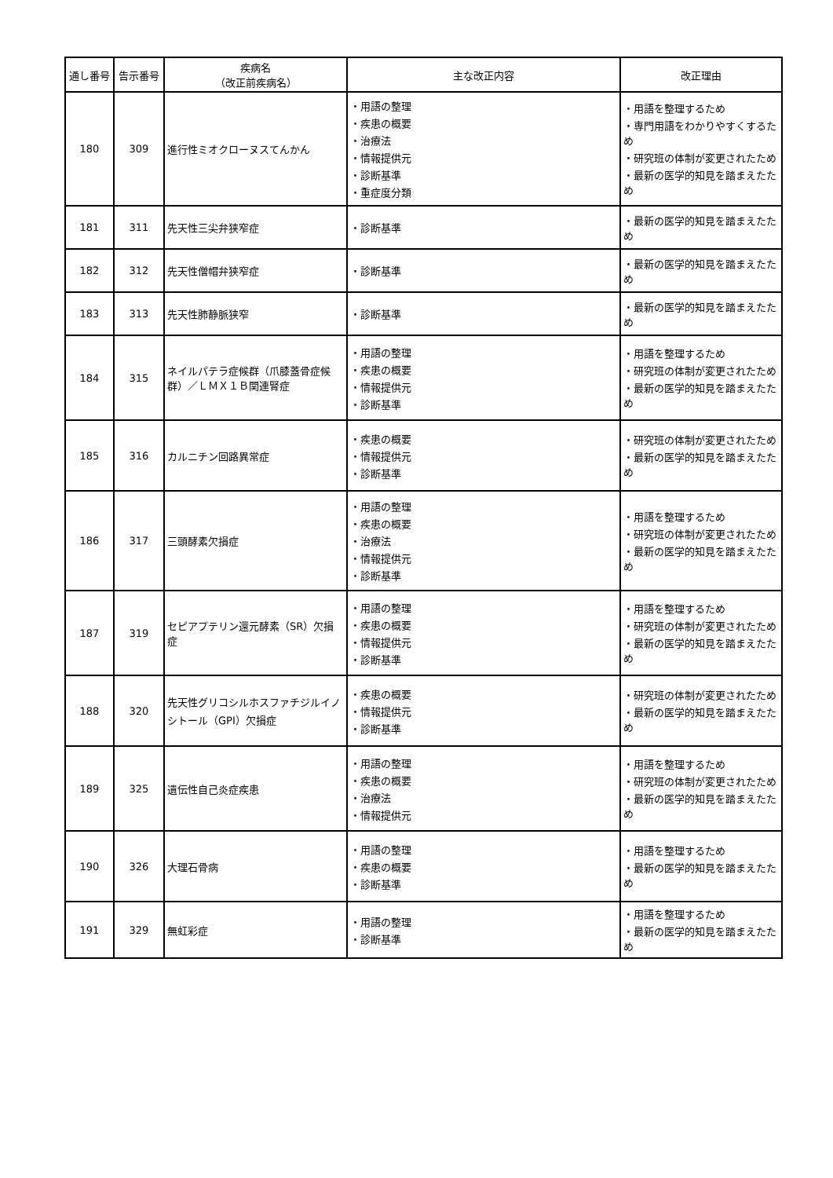| 通し番号 | 告示番号 | 疾病名 （改正前疾病名） | 主な改正内容 | 改正理由 |
| --- | --- | --- | --- | --- |
| 180 | 309 | 進行性ミオクローヌスてんかん | ・用語の整理 ・疾患の概要 ・治療法 ・情報提供元 ・診断基準 ・重症度分類 | ・用語を整理するため ・専門用語をわかりやすくするため ・研究班の体制が変更されたため ・最新の医学的知見を踏まえたため |
| 181 | 311 | 先天性三尖弁狭窄症 | ・診断基準 | ・最新の医学的知見を踏まえたため |
| 182 | 312 | 先天性僧帽弁狭窄症 | ・診断基準 | ・最新の医学的知見を踏まえたため |
| 183 | 313 | 先天性肺静脈狭窄 | ・診断基準 | ・最新の医学的知見を踏まえたため |
| 184 | 315 | ネイルパテラ症候群（爪膝蓋骨症候群）／ＬＭＸ１Ｂ関連腎症 | ・用語の整理 ・疾患の概要 ・情報提供元 ・診断基準 | ・用語を整理するため ・研究班の体制が変更されたため ・最新の医学的知見を踏まえたため |
| 185 | 316 | カルニチン回路異常症 | ・疾患の概要 ・情報提供元 ・診断基準 | ・研究班の体制が変更されたため ・最新の医学的知見を踏まえたため |
| 186 | 317 | 三頭酵素欠損症 | ・用語の整理 ・疾患の概要 ・治療法 ・情報提供元 ・診断基準 | ・用語を整理するため ・研究班の体制が変更されたため ・最新の医学的知見を踏まえたため |
| 187 | 319 | セピアプテリン還元酵素（SR）欠損症 | ・用語の整理 ・疾患の概要 ・情報提供元 ・診断基準 | ・用語を整理するため ・研究班の体制が変更されたため ・最新の医学的知見を踏まえたため |
| 188 | 320 | 先天性グリコシルホスファチジルイノシトール（GPI）欠損症 | ・疾患の概要 ・情報提供元 ・診断基準 | ・研究班の体制が変更されたため ・最新の医学的知見を踏まえたため |
| 189 | 325 | 遺伝性自己炎症疾患 | ・用語の整理 ・疾患の概要 ・治療法 ・情報提供元 | ・用語を整理するため ・研究班の体制が変更されたため ・最新の医学的知見を踏まえたため |
| 190 | 326 | 大理石骨病 | ・用語の整理 ・疾患の概要 ・診断基準 | ・用語を整理するため ・最新の医学的知見を踏まえたため |
| 191 | 329 | 無虹彩症 | ・用語の整理 ・診断基準 | ・用語を整理するため ・最新の医学的知見を踏まえたため |